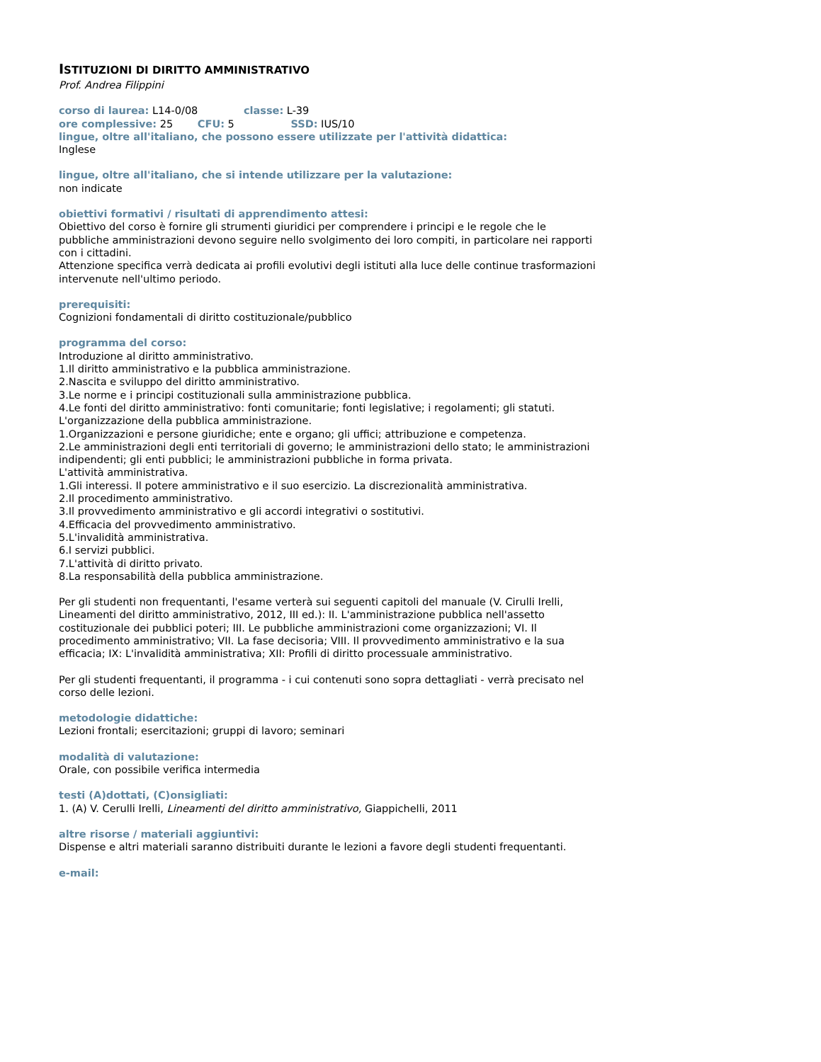ISTITUZIONI DI DIRITTO AMMINISTRATIVO
Prof. Andrea Filippini
corso di laurea: L14-0/08 classe: L-39
ore complessive: 25 CFU: 5 SSD: IUS/10
lingue, oltre all'italiano, che possono essere utilizzate per l'attività didattica:
Inglese
lingue, oltre all'italiano, che si intende utilizzare per la valutazione:
non indicate
obiettivi formativi / risultati di apprendimento attesi:
Obiettivo del corso è fornire gli strumenti giuridici per comprendere i principi e le regole che le pubbliche amministrazioni devono seguire nello svolgimento dei loro compiti, in particolare nei rapporti con i cittadini.
Attenzione specifica verrà dedicata ai profili evolutivi degli istituti alla luce delle continue trasformazioni intervenute nell'ultimo periodo.
prerequisiti:
Cognizioni fondamentali di diritto costituzionale/pubblico
programma del corso:
Introduzione al diritto amministrativo.
1.Il diritto amministrativo e la pubblica amministrazione.
2.Nascita e sviluppo del diritto amministrativo.
3.Le norme e i principi costituzionali sulla amministrazione pubblica.
4.Le fonti del diritto amministrativo: fonti comunitarie; fonti legislative; i regolamenti; gli statuti.
L'organizzazione della pubblica amministrazione.
1.Organizzazioni e persone giuridiche; ente e organo; gli uffici; attribuzione e competenza.
2.Le amministrazioni degli enti territoriali di governo; le amministrazioni dello stato; le amministrazioni indipendenti; gli enti pubblici; le amministrazioni pubbliche in forma privata.
L'attività amministrativa.
1.Gli interessi. Il potere amministrativo e il suo esercizio. La discrezionalità amministrativa.
2.Il procedimento amministrativo.
3.Il provvedimento amministrativo e gli accordi integrativi o sostitutivi.
4.Efficacia del provvedimento amministrativo.
5.L'invalidità amministrativa.
6.I servizi pubblici.
7.L'attività di diritto privato.
8.La responsabilità della pubblica amministrazione.
Per gli studenti non frequentanti, l'esame verterà sui seguenti capitoli del manuale (V. Cirulli Irelli, Lineamenti del diritto amministrativo, 2012, III ed.): II. L'amministrazione pubblica nell'assetto costituzionale dei pubblici poteri; III. Le pubbliche amministrazioni come organizzazioni; VI. Il procedimento amministrativo; VII. La fase decisoria; VIII. Il provvedimento amministrativo e la sua efficacia; IX: L'invalidità amministrativa; XII: Profili di diritto processuale amministrativo.
Per gli studenti frequentanti, il programma - i cui contenuti sono sopra dettagliati - verrà precisato nel corso delle lezioni.
metodologie didattiche:
Lezioni frontali; esercitazioni; gruppi di lavoro; seminari
modalità di valutazione:
Orale, con possibile verifica intermedia
testi (A)dottati, (C)onsigliati:
1. (A) V. Cerulli Irelli, Lineamenti del diritto amministrativo, Giappichelli, 2011
altre risorse / materiali aggiuntivi:
Dispense e altri materiali saranno distribuiti durante le lezioni a favore degli studenti frequentanti.
e-mail: